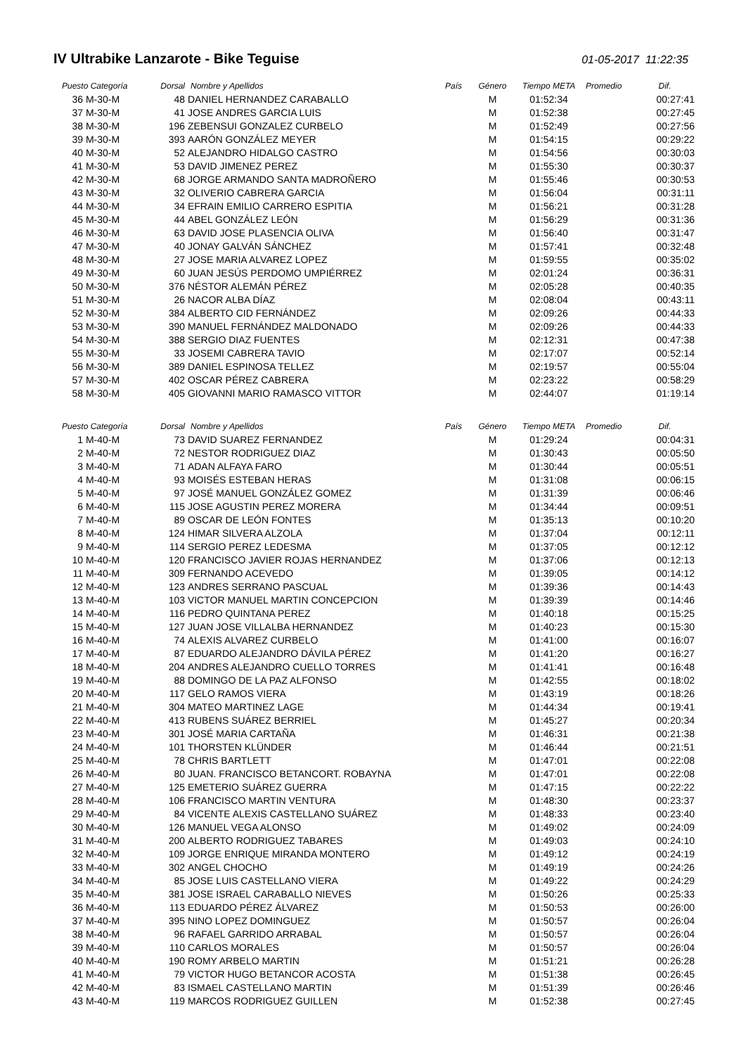IV Ultrabike Lanzarote - Bike Teguise
01-05-2017 11:22:35
| Puesto Categoría | | Dorsal | Nombre y Apellidos | País | Género | Tiempo META | Promedio | Dif. |
| --- | --- | --- | --- | --- | --- | --- | --- | --- |
| 36 | M-30-M | 48 | DANIEL HERNANDEZ CARABALLO | | M | 01:52:34 | | 00:27:41 |
| 37 | M-30-M | 41 | JOSE ANDRES GARCIA LUIS | | M | 01:52:38 | | 00:27:45 |
| 38 | M-30-M | 196 | ZEBENSUI GONZALEZ CURBELO | | M | 01:52:49 | | 00:27:56 |
| 39 | M-30-M | 393 | AARÓN GONZÁLEZ MEYER | | M | 01:54:15 | | 00:29:22 |
| 40 | M-30-M | 52 | ALEJANDRO HIDALGO CASTRO | | M | 01:54:56 | | 00:30:03 |
| 41 | M-30-M | 53 | DAVID JIMENEZ PEREZ | | M | 01:55:30 | | 00:30:37 |
| 42 | M-30-M | 68 | JORGE ARMANDO SANTA MADROÑERO | | M | 01:55:46 | | 00:30:53 |
| 43 | M-30-M | 32 | OLIVERIO CABRERA GARCIA | | M | 01:56:04 | | 00:31:11 |
| 44 | M-30-M | 34 | EFRAIN EMILIO CARRERO ESPITIA | | M | 01:56:21 | | 00:31:28 |
| 45 | M-30-M | 44 | ABEL GONZÁLEZ LEÓN | | M | 01:56:29 | | 00:31:36 |
| 46 | M-30-M | 63 | DAVID JOSE PLASENCIA OLIVA | | M | 01:56:40 | | 00:31:47 |
| 47 | M-30-M | 40 | JONAY GALVÁN SÁNCHEZ | | M | 01:57:41 | | 00:32:48 |
| 48 | M-30-M | 27 | JOSE MARIA ALVAREZ LOPEZ | | M | 01:59:55 | | 00:35:02 |
| 49 | M-30-M | 60 | JUAN JESÚS PERDOMO UMPIÉRREZ | | M | 02:01:24 | | 00:36:31 |
| 50 | M-30-M | 376 | NÉSTOR ALEMÁN PÉREZ | | M | 02:05:28 | | 00:40:35 |
| 51 | M-30-M | 26 | NACOR ALBA DÍAZ | | M | 02:08:04 | | 00:43:11 |
| 52 | M-30-M | 384 | ALBERTO CID FERNÁNDEZ | | M | 02:09:26 | | 00:44:33 |
| 53 | M-30-M | 390 | MANUEL FERNÁNDEZ MALDONADO | | M | 02:09:26 | | 00:44:33 |
| 54 | M-30-M | 388 | SERGIO DIAZ FUENTES | | M | 02:12:31 | | 00:47:38 |
| 55 | M-30-M | 33 | JOSEMI CABRERA TAVIO | | M | 02:17:07 | | 00:52:14 |
| 56 | M-30-M | 389 | DANIEL ESPINOSA TELLEZ | | M | 02:19:57 | | 00:55:04 |
| 57 | M-30-M | 402 | OSCAR PÉREZ CABRERA | | M | 02:23:22 | | 00:58:29 |
| 58 | M-30-M | 405 | GIOVANNI MARIO RAMASCO VITTOR | | M | 02:44:07 | | 01:19:14 |
| Puesto Categoría | | Dorsal | Nombre y Apellidos | País | Género | Tiempo META | Promedio | Dif. |
| 1 | M-40-M | 73 | DAVID SUAREZ FERNANDEZ | | M | 01:29:24 | | 00:04:31 |
| 2 | M-40-M | 72 | NESTOR RODRIGUEZ DIAZ | | M | 01:30:43 | | 00:05:50 |
| 3 | M-40-M | 71 | ADAN ALFAYA FARO | | M | 01:30:44 | | 00:05:51 |
| 4 | M-40-M | 93 | MOISÉS ESTEBAN HERAS | | M | 01:31:08 | | 00:06:15 |
| 5 | M-40-M | 97 | JOSÉ MANUEL GONZÁLEZ GOMEZ | | M | 01:31:39 | | 00:06:46 |
| 6 | M-40-M | 115 | JOSE AGUSTIN PEREZ MORERA | | M | 01:34:44 | | 00:09:51 |
| 7 | M-40-M | 89 | OSCAR DE LEÓN FONTES | | M | 01:35:13 | | 00:10:20 |
| 8 | M-40-M | 124 | HIMAR SILVERA ALZOLA | | M | 01:37:04 | | 00:12:11 |
| 9 | M-40-M | 114 | SERGIO PEREZ LEDESMA | | M | 01:37:05 | | 00:12:12 |
| 10 | M-40-M | 120 | FRANCISCO JAVIER ROJAS HERNANDEZ | | M | 01:37:06 | | 00:12:13 |
| 11 | M-40-M | 309 | FERNANDO ACEVEDO | | M | 01:39:05 | | 00:14:12 |
| 12 | M-40-M | 123 | ANDRES SERRANO PASCUAL | | M | 01:39:36 | | 00:14:43 |
| 13 | M-40-M | 103 | VICTOR MANUEL MARTIN CONCEPCION | | M | 01:39:39 | | 00:14:46 |
| 14 | M-40-M | 116 | PEDRO QUINTANA PEREZ | | M | 01:40:18 | | 00:15:25 |
| 15 | M-40-M | 127 | JUAN JOSE VILLALBA HERNANDEZ | | M | 01:40:23 | | 00:15:30 |
| 16 | M-40-M | 74 | ALEXIS ALVAREZ CURBELO | | M | 01:41:00 | | 00:16:07 |
| 17 | M-40-M | 87 | EDUARDO ALEJANDRO DÁVILA PÉREZ | | M | 01:41:20 | | 00:16:27 |
| 18 | M-40-M | 204 | ANDRES ALEJANDRO CUELLO TORRES | | M | 01:41:41 | | 00:16:48 |
| 19 | M-40-M | 88 | DOMINGO DE LA PAZ ALFONSO | | M | 01:42:55 | | 00:18:02 |
| 20 | M-40-M | 117 | GELO RAMOS VIERA | | M | 01:43:19 | | 00:18:26 |
| 21 | M-40-M | 304 | MATEO MARTINEZ LAGE | | M | 01:44:34 | | 00:19:41 |
| 22 | M-40-M | 413 | RUBENS SUÁREZ BERRIEL | | M | 01:45:27 | | 00:20:34 |
| 23 | M-40-M | 301 | JOSÉ MARIA CARTAÑA | | M | 01:46:31 | | 00:21:38 |
| 24 | M-40-M | 101 | THORSTEN KLÜNDER | | M | 01:46:44 | | 00:21:51 |
| 25 | M-40-M | 78 | CHRIS BARTLETT | | M | 01:47:01 | | 00:22:08 |
| 26 | M-40-M | 80 | JUAN. FRANCISCO BETANCORT. ROBAYNA | | M | 01:47:01 | | 00:22:08 |
| 27 | M-40-M | 125 | EMETERIO SUÁREZ GUERRA | | M | 01:47:15 | | 00:22:22 |
| 28 | M-40-M | 106 | FRANCISCO MARTIN VENTURA | | M | 01:48:30 | | 00:23:37 |
| 29 | M-40-M | 84 | VICENTE ALEXIS CASTELLANO SUÁREZ | | M | 01:48:33 | | 00:23:40 |
| 30 | M-40-M | 126 | MANUEL VEGA ALONSO | | M | 01:49:02 | | 00:24:09 |
| 31 | M-40-M | 200 | ALBERTO RODRIGUEZ TABARES | | M | 01:49:03 | | 00:24:10 |
| 32 | M-40-M | 109 | JORGE ENRIQUE MIRANDA MONTERO | | M | 01:49:12 | | 00:24:19 |
| 33 | M-40-M | 302 | ANGEL CHOCHO | | M | 01:49:19 | | 00:24:26 |
| 34 | M-40-M | 85 | JOSE LUIS CASTELLANO VIERA | | M | 01:49:22 | | 00:24:29 |
| 35 | M-40-M | 381 | JOSE ISRAEL CARABALLO NIEVES | | M | 01:50:26 | | 00:25:33 |
| 36 | M-40-M | 113 | EDUARDO PÉREZ ÁLVAREZ | | M | 01:50:53 | | 00:26:00 |
| 37 | M-40-M | 395 | NINO LOPEZ DOMINGUEZ | | M | 01:50:57 | | 00:26:04 |
| 38 | M-40-M | 96 | RAFAEL GARRIDO ARRABAL | | M | 01:50:57 | | 00:26:04 |
| 39 | M-40-M | 110 | CARLOS MORALES | | M | 01:50:57 | | 00:26:04 |
| 40 | M-40-M | 190 | ROMY ARBELO MARTIN | | M | 01:51:21 | | 00:26:28 |
| 41 | M-40-M | 79 | VICTOR HUGO BETANCOR ACOSTA | | M | 01:51:38 | | 00:26:45 |
| 42 | M-40-M | 83 | ISMAEL CASTELLANO MARTIN | | M | 01:51:39 | | 00:26:46 |
| 43 | M-40-M | 119 | MARCOS RODRIGUEZ GUILLEN | | M | 01:52:38 | | 00:27:45 |